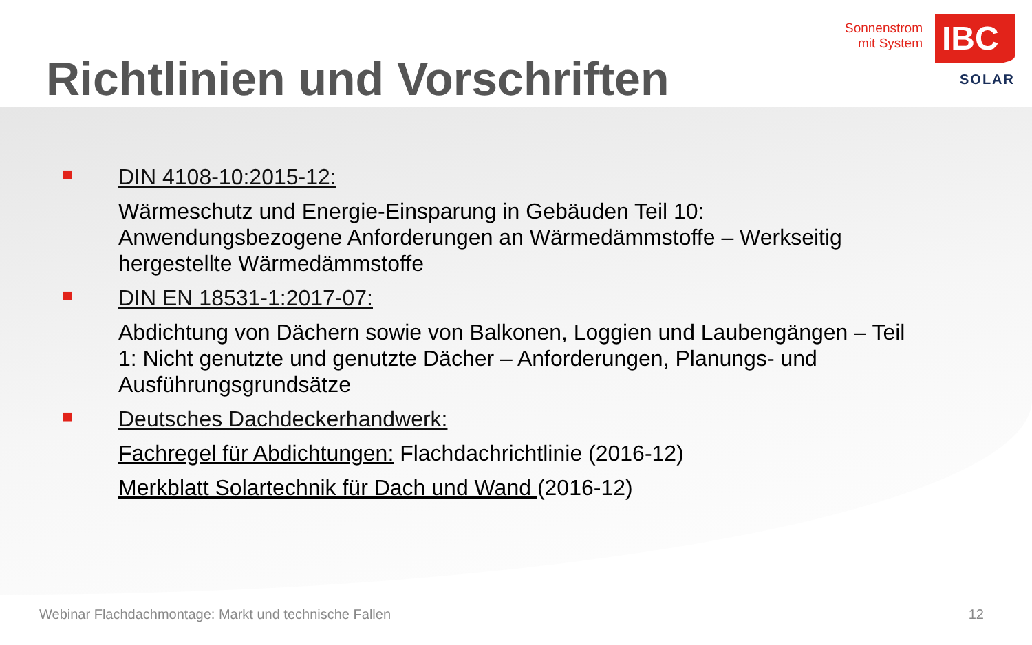Richtlinien und Vorschriften
Sonnenstrom
mit System
IBC
SOLAR
■ DIN 4108-10:2015-12:
Wärmeschutz und Energie-Einsparung in Gebäuden Teil 10: Anwendungsbezogene Anforderungen an Wärmedämmstoffe – Werkseitig hergestellte Wärmedämmstoffe
■ DIN EN 18531-1:2017-07:
Abdichtung von Dächern sowie von Balkonen, Loggien und Laubengängen – Teil 1: Nicht genutzte und genutzte Dächer – Anforderungen, Planungs- und Ausführungsgrundsätze
■ Deutsches Dachdeckerhandwerk:
Fachregel für Abdichtungen: Flachdachrichtlinie (2016-12)
Merkblatt Solartechnik für Dach und Wand (2016-12)
Webinar Flachdachmontage: Markt und technische Fallen 12